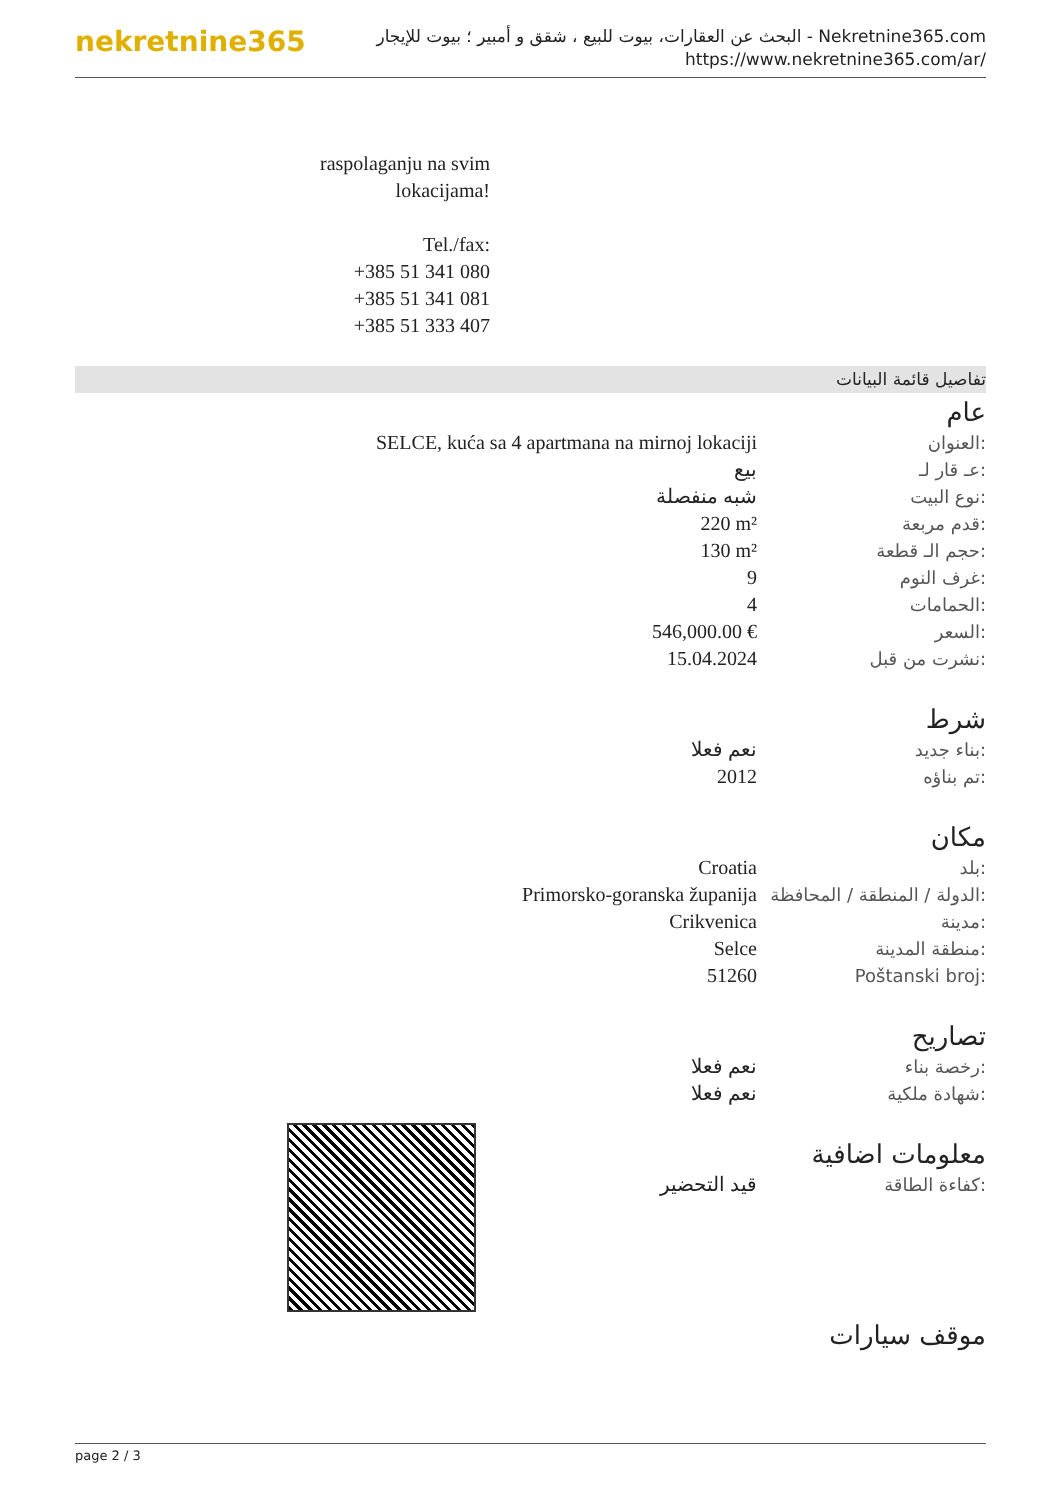nekretnine365
البحث عن العقارات، بيوت للبيع ، شقق و أمبير ؛ بيوت للإيجار - Nekretnine365.com
https://www.nekretnine365.com/ar/
raspolaganju na svim lokacijama!
Tel./fax:
+385 51 341 080
+385 51 341 081
+385 51 333 407
تفاصيل قائمة البيانات
عام
| SELCE, kuća sa 4 apartmana na mirnoj lokaciji | العنوان: |
| بيع | عـ قار لـ: |
| شبه منفصلة | نوع البيت: |
| 220 m² | قدم مربعة: |
| 130 m² | حجم الـ قطعة: |
| 9 | غرف النوم: |
| 4 | الحمامات: |
| 546,000.00 € | السعر: |
| 15.04.2024 | نشرت من قبل: |
شرط
| نعم فعلا | بناء جديد: |
| 2012 | تم بناؤه: |
مكان
| Croatia | بلد: |
| Primorsko-goranska županija | الدولة / المنطقة / المحافظة: |
| Crikvenica | مدينة: |
| Selce | منطقة المدينة: |
| 51260 | Poštanski broj: |
تصاريح
| نعم فعلا | رخصة بناء: |
| نعم فعلا | شهادة ملكية: |
معلومات اضافية
| قيد التحضير | كفاءة الطاقة: |
موقف سيارات
page 2 / 3